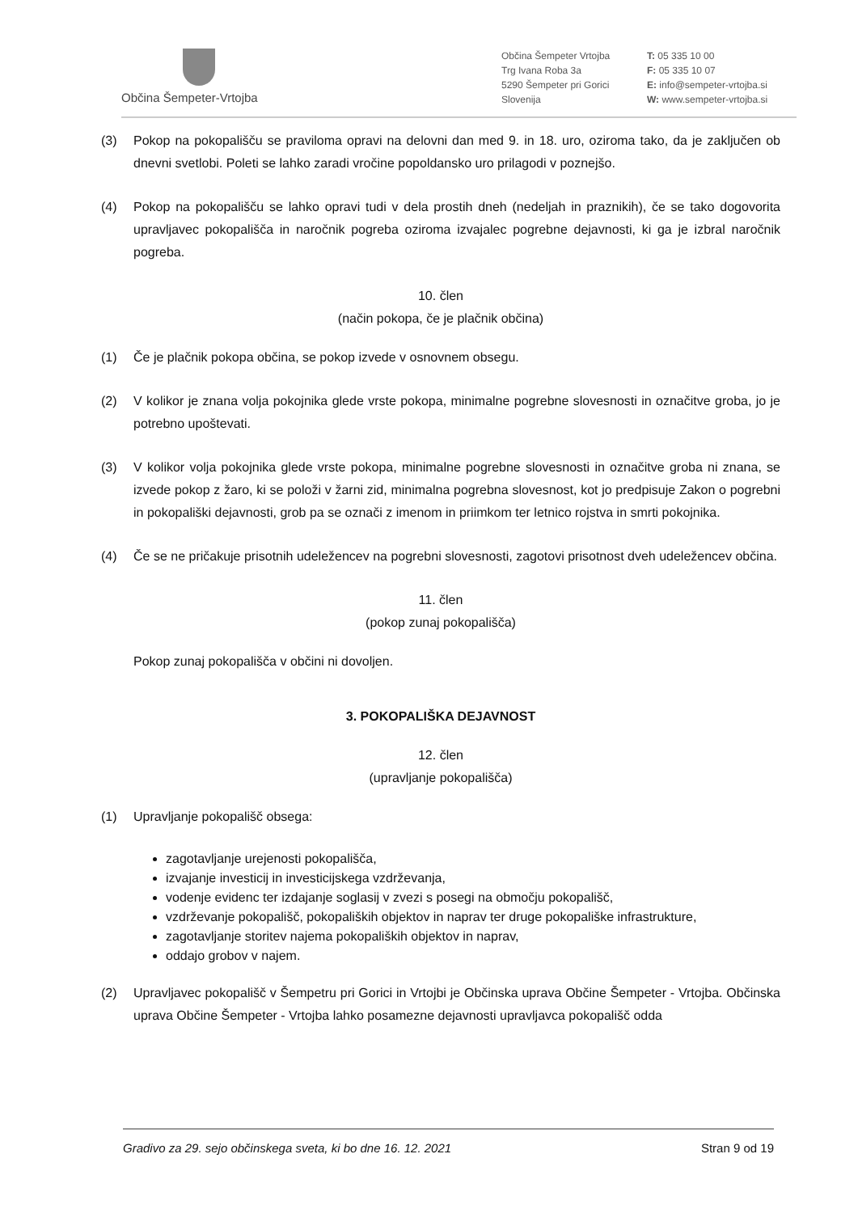Občina Šempeter-Vrtojba
Občina Šempeter Vrtojba
Trg Ivana Roba 3a
5290 Šempeter pri Gorici
Slovenija
T: 05 335 10 00
F: 05 335 10 07
E: info@sempeter-vrtojba.si
W: www.sempeter-vrtojba.si
(3) Pokop na pokopališču se praviloma opravi na delovni dan med 9. in 18. uro, oziroma tako, da je zaključen ob dnevni svetlobi. Poleti se lahko zaradi vročine popoldansko uro prilagodi v poznejšo.
(4) Pokop na pokopališču se lahko opravi tudi v dela prostih dneh (nedeljah in praznikih), če se tako dogovorita upravljavec pokopališča in naročnik pogreba oziroma izvajalec pogrebne dejavnosti, ki ga je izbral naročnik pogreba.
10. člen
(način pokopa, če je plačnik občina)
(1) Če je plačnik pokopa občina, se pokop izvede v osnovnem obsegu.
(2) V kolikor je znana volja pokojnika glede vrste pokopa, minimalne pogrebne slovesnosti in označitve groba, jo je potrebno upoštevati.
(3) V kolikor volja pokojnika glede vrste pokopa, minimalne pogrebne slovesnosti in označitve groba ni znana, se izvede pokop z žaro, ki se položi v žarni zid, minimalna pogrebna slovesnost, kot jo predpisuje Zakon o pogrebni in pokopališki dejavnosti, grob pa se označi z imenom in priimkom ter letnico rojstva in smrti pokojnika.
(4) Če se ne pričakuje prisotnih udeležencev na pogrebni slovesnosti, zagotovi prisotnost dveh udeležencev občina.
11. člen
(pokop zunaj pokopališča)
Pokop zunaj pokopališča v občini ni dovoljen.
3. POKOPALIŠKA DEJAVNOST
12. člen
(upravljanje pokopališča)
(1) Upravljanje pokopališč obsega:
zagotavljanje urejenosti pokopališča,
izvajanje investicij in investicijskega vzdrževanja,
vodenje evidenc ter izdajanje soglasij v zvezi s posegi na območju pokopališč,
vzdrževanje pokopališč, pokopaliških objektov in naprav ter druge pokopališke infrastrukture,
zagotavljanje storitev najema pokopaliških objektov in naprav,
oddajo grobov v najem.
(2) Upravljavec pokopališč v Šempetru pri Gorici in Vrtojbi je Občinska uprava Občine Šempeter - Vrtojba. Občinska uprava Občine Šempeter - Vrtojba lahko posamezne dejavnosti upravljavca pokopališč odda
Gradivo za 29. sejo občinskega sveta, ki bo dne 16. 12. 2021 Stran 9 od 19